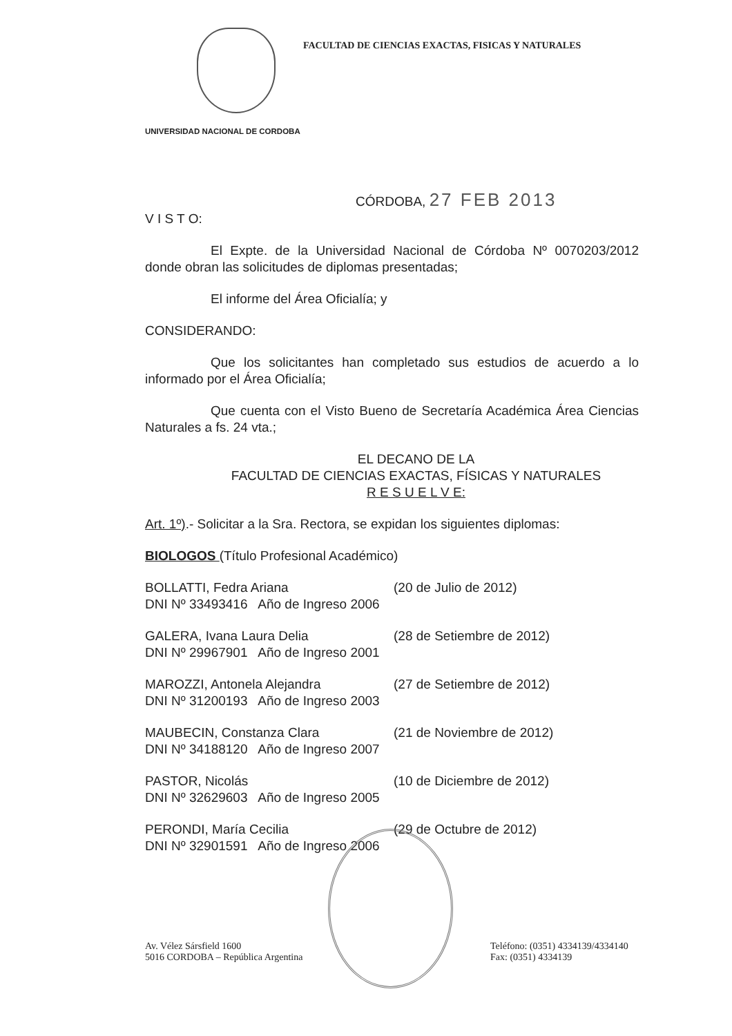FACULTAD DE CIENCIAS EXACTAS, FISICAS Y NATURALES
UNIVERSIDAD NACIONAL DE CORDOBA
CÓRDOBA, 27 FEB 2013
V I S T O:
El Expte. de la Universidad Nacional de Córdoba Nº 0070203/2012 donde obran las solicitudes de diplomas presentadas;
El informe del Área Oficialía; y
CONSIDERANDO:
Que los solicitantes han completado sus estudios de acuerdo a lo informado por el Área Oficialía;
Que cuenta con el Visto Bueno de Secretaría Académica Área Ciencias Naturales a fs. 24 vta.;
EL DECANO DE LA
FACULTAD DE CIENCIAS EXACTAS, FÍSICAS Y NATURALES
R E S U E L V E:
Art. 1º).- Solicitar a la Sra. Rectora, se expidan los siguientes diplomas:
BIOLOGOS (Título Profesional Académico)
BOLLATTI, Fedra Ariana (20 de Julio de 2012)
DNI Nº 33493416 Año de Ingreso 2006
GALERA, Ivana Laura Delia (28 de Setiembre de 2012)
DNI Nº 29967901 Año de Ingreso 2001
MAROZZI, Antonela Alejandra (27 de Setiembre de 2012)
DNI Nº 31200193 Año de Ingreso 2003
MAUBECIN, Constanza Clara (21 de Noviembre de 2012)
DNI Nº 34188120 Año de Ingreso 2007
PASTOR, Nicolás (10 de Diciembre de 2012)
DNI Nº 32629603 Año de Ingreso 2005
PERONDI, María Cecilia (29 de Octubre de 2012)
DNI Nº 32901591 Año de Ingreso 2006
Av. Vélez Sársfield 1600
5016 CORDOBA – República Argentina
Teléfono: (0351) 4334139/4334140
Fax: (0351) 4334139